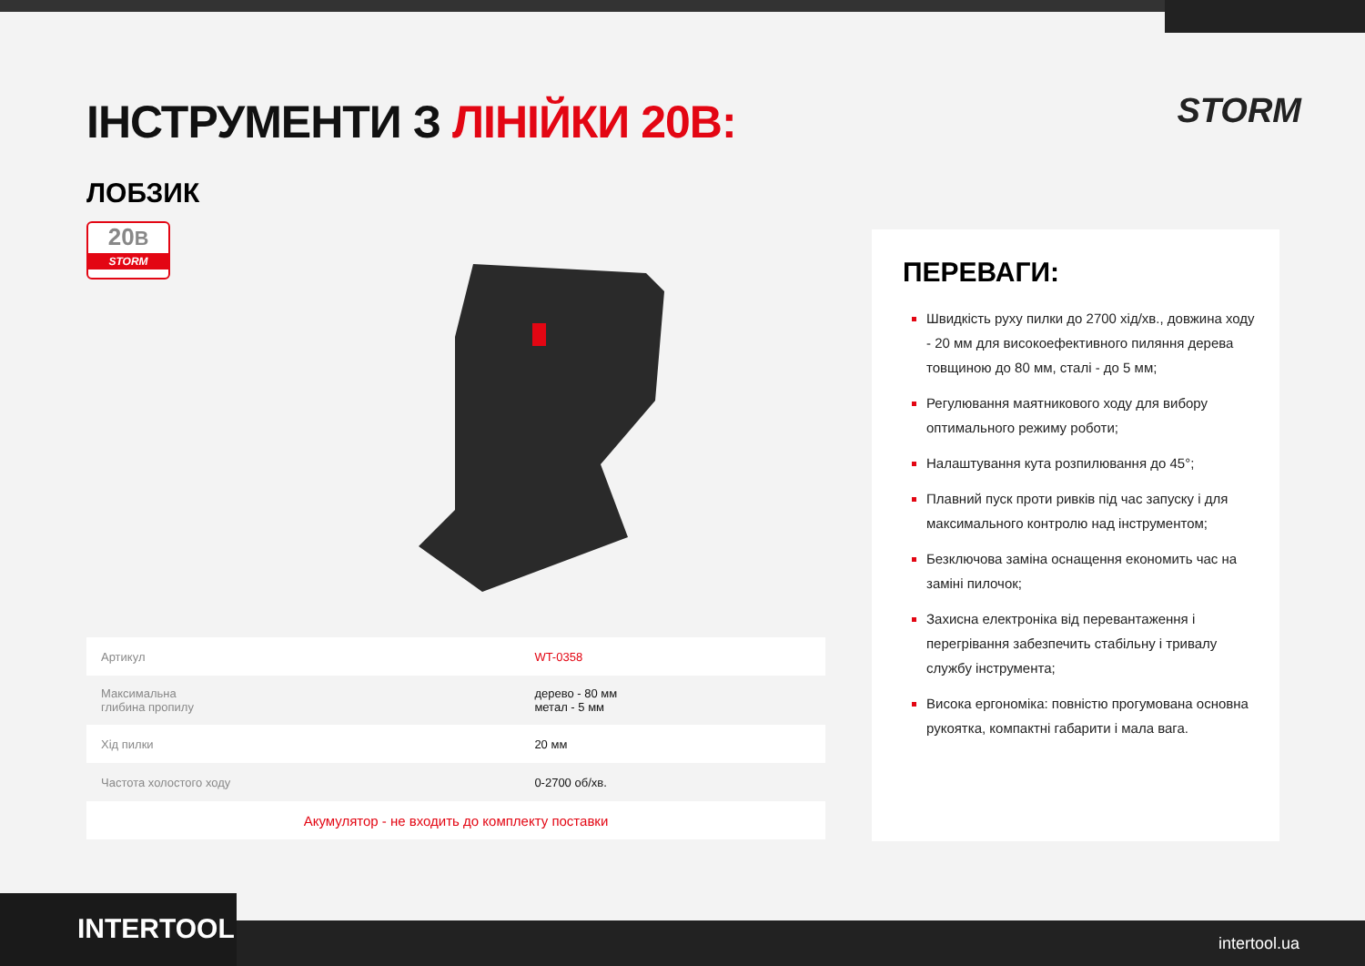ІНСТРУМЕНТИ З ЛІНІЙКИ 20В: STORM
ЛОБЗИК
20В
STORM
| Артикул | WT-0358 |
| Максимальна глибина пропилу | дерево - 80 мм метал - 5 мм |
| Хід пилки | 20 мм |
| Частота холостого ходу | 0-2700 об/хв. |
| Акумулятор - не входить до комплекту поставки | |
ПЕРЕВАГИ:
Швидкість руху пилки до 2700 хід/хв., довжина ходу - 20 мм для високоефективного пиляння дерева товщиною до 80 мм, сталі - до 5 мм;
Регулювання маятникового ходу для вибору оптимального режиму роботи;
Налаштування кута розпилювання до 45°;
Плавний пуск проти ривків під час запуску і для максимального контролю над інструментом;
Безключова заміна оснащення економить час на заміні пилочок;
Захисна електроніка від перевантаження і перегрівання забезпечить стабільну і тривалу службу інструмента;
Висока ергономіка: повністю прогумована основна рукоятка, компактні габарити і мала вага.
INTERTOOL intertool.ua